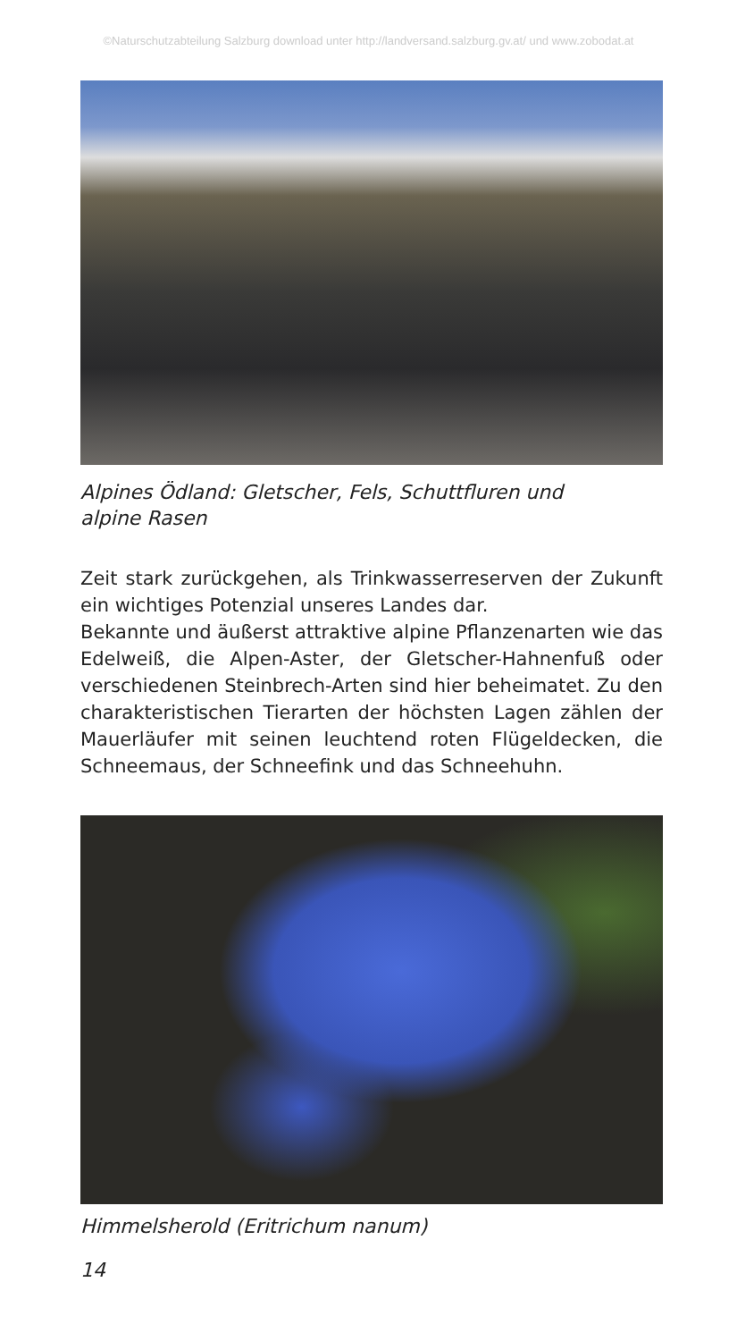©Naturschutzabteilung Salzburg download unter http://landversand.salzburg.gv.at/ und www.zobodat.at
Alpines Ödland: Gletscher, Fels, Schuttfluren und
alpine Rasen
Zeit stark zurückgehen, als Trinkwasserreserven der Zukunft ein wichtiges Potenzial unseres Landes dar.
Bekannte und äußerst attraktive alpine Pflanzenarten wie das Edelweiß, die Alpen-Aster, der Gletscher-Hahnenfuß oder verschiedenen Steinbrech-Arten sind hier beheimatet. Zu den charakteristischen Tierarten der höchsten Lagen zählen der Mauerläufer mit seinen leuchtend roten Flügeldecken, die Schneemaus, der Schneefink und das Schneehuhn.
Himmelsherold (Eritrichum nanum)
14